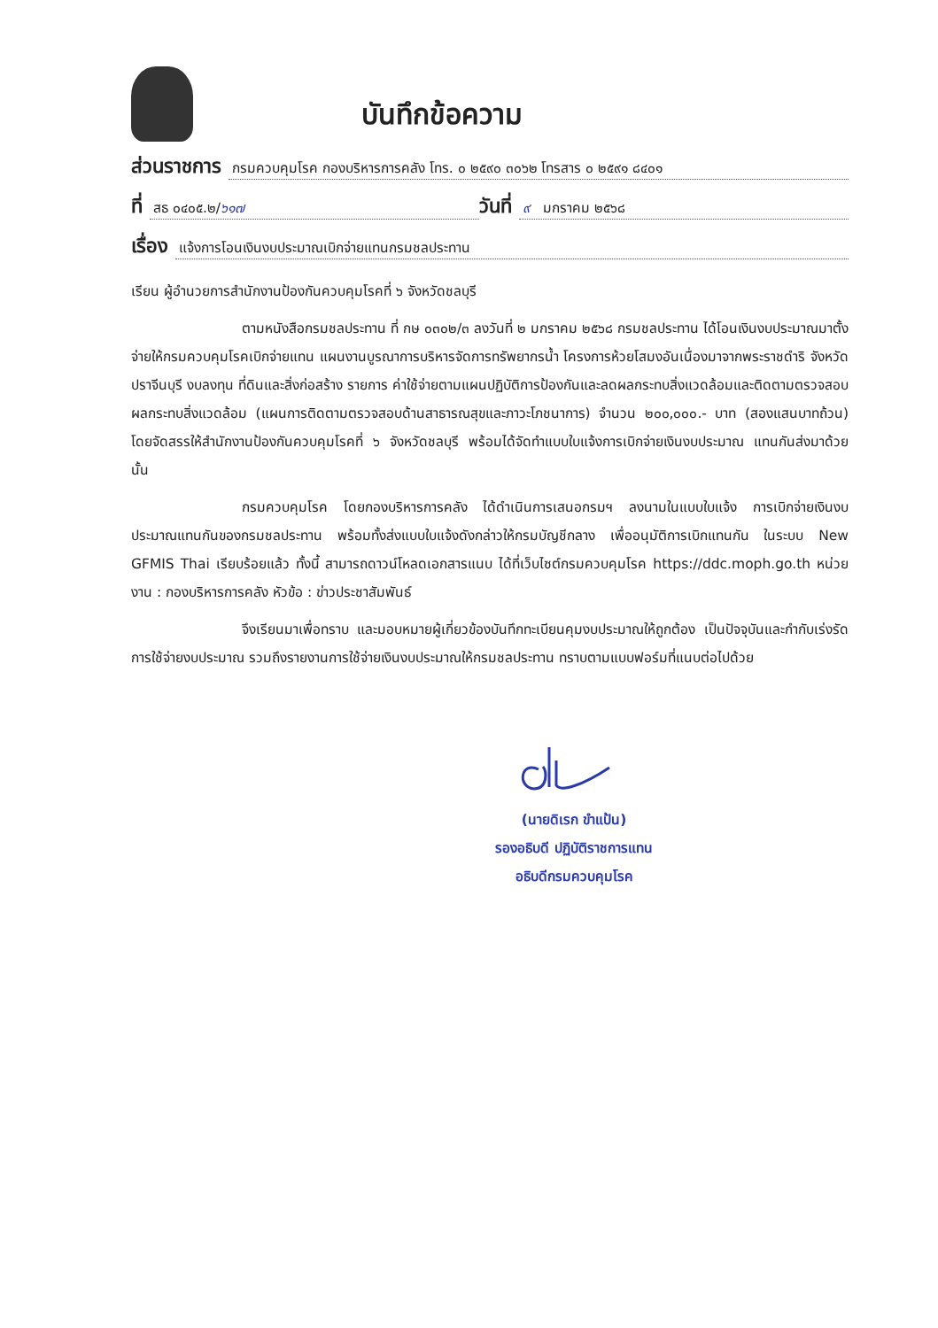บันทึกข้อความ
ส่วนราชการ กรมควบคุมโรค กองบริหารการคลัง โทร. ๐ ๒๕๙๐ ๓๐๖๒ โทรสาร ๐ ๒๕๙๑ ๘๔๐๑
ที่ สธ ๐๔๐๕.๒/๖๑๗ วันที่ ๙ มกราคม ๒๕๖๘
เรื่อง แจ้งการโอนเงินงบประมาณเบิกจ่ายแทนกรมชลประทาน
เรียน ผู้อำนวยการสำนักงานป้องกันควบคุมโรคที่ ๖ จังหวัดชลบุรี
ตามหนังสือกรมชลประทาน ที่ กษ ๐๓๐๒/๓ ลงวันที่ ๒ มกราคม ๒๕๖๘ กรมชลประทาน ได้โอนเงินงบประมาณมาตั้งจ่ายให้กรมควบคุมโรคเบิกจ่ายแทน แผนงานบูรณาการบริหารจัดการทรัพยากรน้ำ โครงการห้วยโสมงอันเนื่องมาจากพระราชดำริ จังหวัดปราจีนบุรี งบลงทุน ที่ดินและสิ่งก่อสร้าง รายการ ค่าใช้จ่ายตามแผนปฏิบัติการป้องกันและลดผลกระทบสิ่งแวดล้อมและติดตามตรวจสอบผลกระทบสิ่งแวดล้อม (แผนการติดตามตรวจสอบด้านสาธารณสุขและภาวะโภชนาการ) จำนวน ๒๐๐,๐๐๐.- บาท (สองแสนบาทถ้วน) โดยจัดสรรให้สำนักงานป้องกันควบคุมโรคที่ ๖ จังหวัดชลบุรี พร้อมได้จัดทำแบบใบแจ้งการเบิกจ่ายเงินงบประมาณ แทนกันส่งมาด้วย นั้น
กรมควบคุมโรค โดยกองบริหารการคลัง ได้ดำเนินการเสนอกรมฯ ลงนามในแบบใบแจ้ง การเบิกจ่ายเงินงบประมาณแทนกันของกรมชลประทาน พร้อมทั้งส่งแบบใบแจ้งดังกล่าวให้กรมบัญชีกลาง เพื่ออนุมัติการเบิกแทนกัน ในระบบ New GFMIS Thai เรียบร้อยแล้ว ทั้งนี้ สามารถดาวน์โหลดเอกสารแนบ ได้ที่เว็บไซต์กรมควบคุมโรค https://ddc.moph.go.th หน่วยงาน : กองบริหารการคลัง หัวข้อ : ข่าวประชาสัมพันธ์
จึงเรียนมาเพื่อทราบ และมอบหมายผู้เกี่ยวข้องบันทึกทะเบียนคุมงบประมาณให้ถูกต้อง เป็นปัจจุบันและกำกับเร่งรัดการใช้จ่ายงบประมาณ รวมถึงรายงานการใช้จ่ายเงินงบประมาณให้กรมชลประทาน ทราบตามแบบฟอร์มที่แนบต่อไปด้วย
(นายดิเรก ขำแป้น)
รองอธิบดี ปฏิบัติราชการแทน
อธิบดีกรมควบคุมโรค